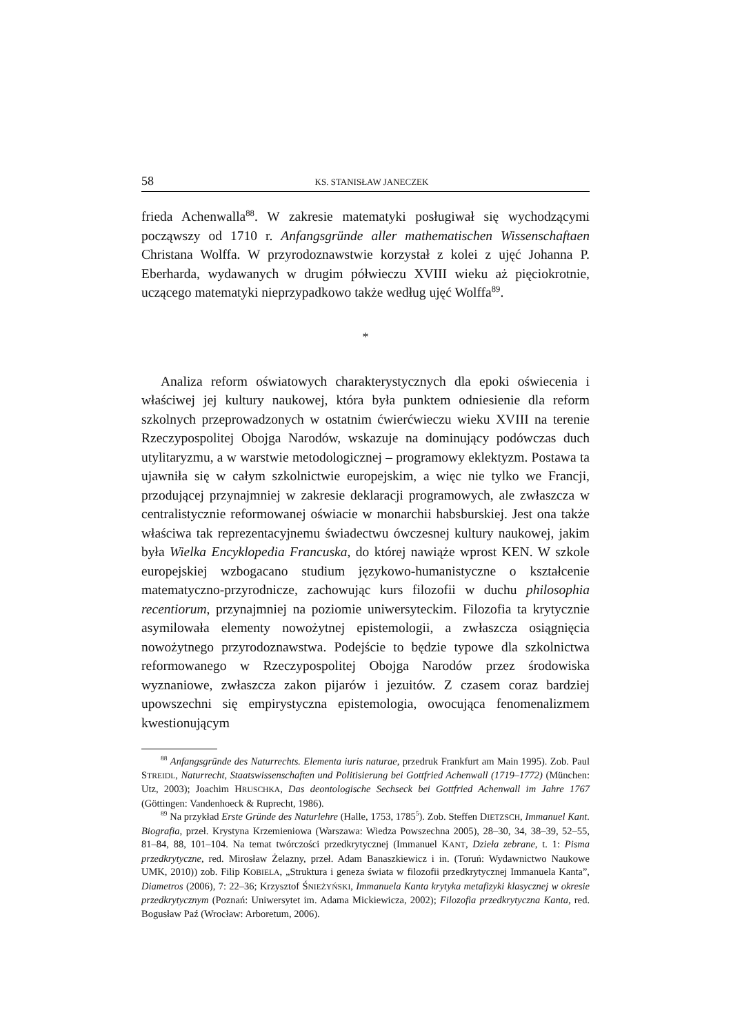58 KS. STANISŁAW JANECZEK
frieda Achenwalla<sup>88</sup>. W zakresie matematyki posługiwał się wychodzącymi począwszy od 1710 r. Anfangsgründe aller mathematischen Wissenschaftaen Christana Wolffa. W przyrodoznawstwie korzystał z kolei z ujęć Johanna P. Eberharda, wydawanych w drugim półwieczu XVIII wieku aż pięciokrotnie, uczącego matematyki nieprzypadkowo także według ujęć Wolffa<sup>89</sup>.
*
Analiza reform oświatowych charakterystycznych dla epoki oświecenia i właściwej jej kultury naukowej, która była punktem odniesienie dla reform szkolnych przeprowadzonych w ostatnim ćwierćwieczu wieku XVIII na terenie Rzeczypospolitej Obojga Narodów, wskazuje na dominujący podówczas duch utylitaryzmu, a w warstwie metodologicznej – programowy eklektyzm. Postawa ta ujawniła się w całym szkolnictwie europejskim, a więc nie tylko we Francji, przodującej przynajmniej w zakresie deklaracji programowych, ale zwłaszcza w centralistycznie reformowanej oświacie w monarchii habsburskiej. Jest ona także właściwa tak reprezentacyjnemu świadectwu ówczesnej kultury naukowej, jakim była Wielka Encyklopedia Francuska, do której nawiąże wprost KEN. W szkole europejskiej wzbogacano studium językowo-humanistyczne o kształcenie matematyczno-przyrodnicze, zachowując kurs filozofii w duchu philosophia recentiorum, przynajmniej na poziomie uniwersyteckim. Filozofia ta krytycznie asymilowała elementy nowożytnej epistemologii, a zwłaszcza osiągnięcia nowożytnego przyrodoznawstwa. Podejście to będzie typowe dla szkolnictwa reformowanego w Rzeczypospolitej Obojga Narodów przez środowiska wyznaniowe, zwłaszcza zakon pijarów i jezuitów. Z czasem coraz bardziej upowszechni się empirystyczna epistemologia, owocująca fenomenalizmem kwestionującym
<sup>88</sup> Anfangsgründe des Naturrechts. Elementa iuris naturae, przedruk Frankfurt am Main 1995). Zob. Paul STREIDL, Naturrecht, Staatswissenschaften und Politisierung bei Gottfried Achenwall (1719–1772) (München: Utz, 2003); Joachim HRUSCHKA, Das deontologische Sechseck bei Gottfried Achenwall im Jahre 1767 (Göttingen: Vandenhoeck & Ruprecht, 1986).
<sup>89</sup> Na przykład Erste Gründe des Naturlehre (Halle, 1753, 1785<sup>5</sup>). Zob. Steffen DIETZSCH, Immanuel Kant. Biografia, przeł. Krystyna Krzemieniowa (Warszawa: Wiedza Powszechna 2005), 28–30, 34, 38–39, 52–55, 81–84, 88, 101–104. Na temat twórczości przedkrytycznej (Immanuel KANT, Dzieła zebrane, t. 1: Pisma przedkrytyczne, red. Mirosław Żelazny, przeł. Adam Banaszkiewicz i in. (Toruń: Wydawnictwo Naukowe UMK, 2010)) zob. Filip KOBIELA, „Struktura i geneza świata w filozofii przedkrytycznej Immanuela Kanta”, Diametros (2006), 7: 22–36; Krzysztof ŚNIEŻYŃSKI, Immanuela Kanta krytyka metafizyki klasycznej w okresie przedkrytycznym (Poznań: Uniwersytet im. Adama Mickiewicza, 2002); Filozofia przedkrytyczna Kanta, red. Bogusław Paź (Wrocław: Arboretum, 2006).